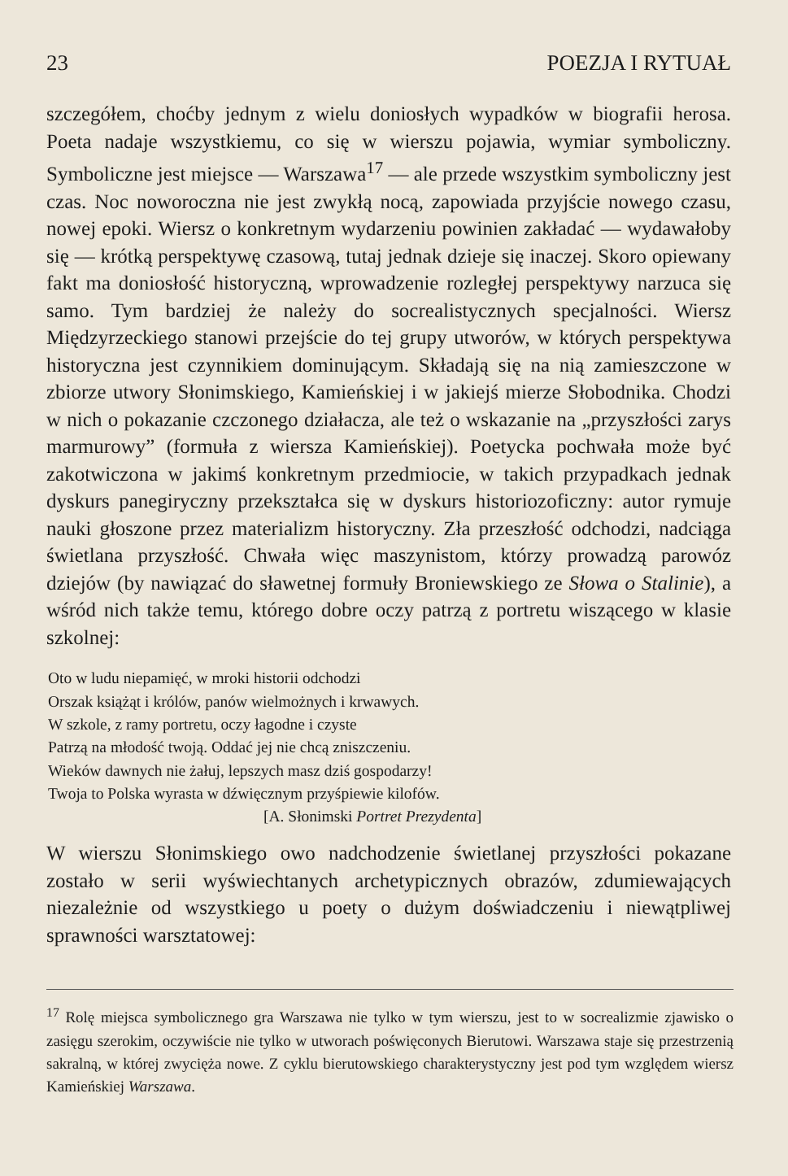23 POEZJA I RYTUAŁ
szczegółem, choćby jednym z wielu doniosłych wypadków w biografii herosa. Poeta nadaje wszystkiemu, co się w wierszu pojawia, wymiar symboliczny. Symboliczne jest miejsce — Warszawa<sup>17</sup> — ale przede wszystkim symboliczny jest czas. Noc noworoczna nie jest zwykłą nocą, zapowiada przyjście nowego czasu, nowej epoki. Wiersz o konkretnym wydarzeniu powinien zakładać — wydawałoby się — krótką perspektywę czasową, tutaj jednak dzieje się inaczej. Skoro opiewany fakt ma doniosłość historyczną, wprowadzenie rozległej perspektywy narzuca się samo. Tym bardziej że należy do socrealistycznych specjalności. Wiersz Międzyrzeckiego stanowi przejście do tej grupy utworów, w których perspektywa historyczna jest czynnikiem dominującym. Składają się na nią zamieszczone w zbiorze utwory Słonimskiego, Kamieńskiej i w jakiejś mierze Słobodnika. Chodzi w nich o pokazanie czczonego działacza, ale też o wskazanie na „przyszłości zarys marmurowy” (formuła z wiersza Kamieńskiej). Poetycka pochwała może być zakotwiczona w jakimś konkretnym przedmiocie, w takich przypadkach jednak dyskurs panegiryczny przekształca się w dyskurs historiozoficzny: autor rymuje nauki głoszone przez materializm historyczny. Zła przeszłość odchodzi, nadciąga świetlana przyszłość. Chwała więc maszynistom, którzy prowadzą parowóz dziejów (by nawiązać do sławetnej formuły Broniewskiego ze Słowa o Stalinie), a wśród nich także temu, którego dobre oczy patrzą z portretu wiszącego w klasie szkolnej:
Oto w ludu niepamięć, w mroki historii odchodzi
Orszak książąt i królów, panów wielmożnych i krwawych.
W szkole, z ramy portretu, oczy łagodne i czyste
Patrzą na młodość twoją. Oddać jej nie chcą zniszczeniu.
Wieków dawnych nie żałuj, lepszych masz dziś gospodarzy!
Twoja to Polska wyrasta w dźwięcznym przyśpiewie kilofów.
[A. Słonimski Portret Prezydenta]
W wierszu Słonimskiego owo nadchodzenie świetlanej przyszłości pokazane zostało w serii wyświechtanych archetypicznych obrazów, zdumiewających niezależnie od wszystkiego u poety o dużym doświadczeniu i niewątpliwej sprawności warsztatowej:
<sup>17</sup> Rolę miejsca symbolicznego gra Warszawa nie tylko w tym wierszu, jest to w socrealizmie zjawisko o zasięgu szerokim, oczywiście nie tylko w utworach poświęconych Bierutowi. Warszawa staje się przestrzenią sakralną, w której zwycięża nowe. Z cyklu bierutowskiego charakterystyczny jest pod tym względem wiersz Kamieńskiej Warszawa.